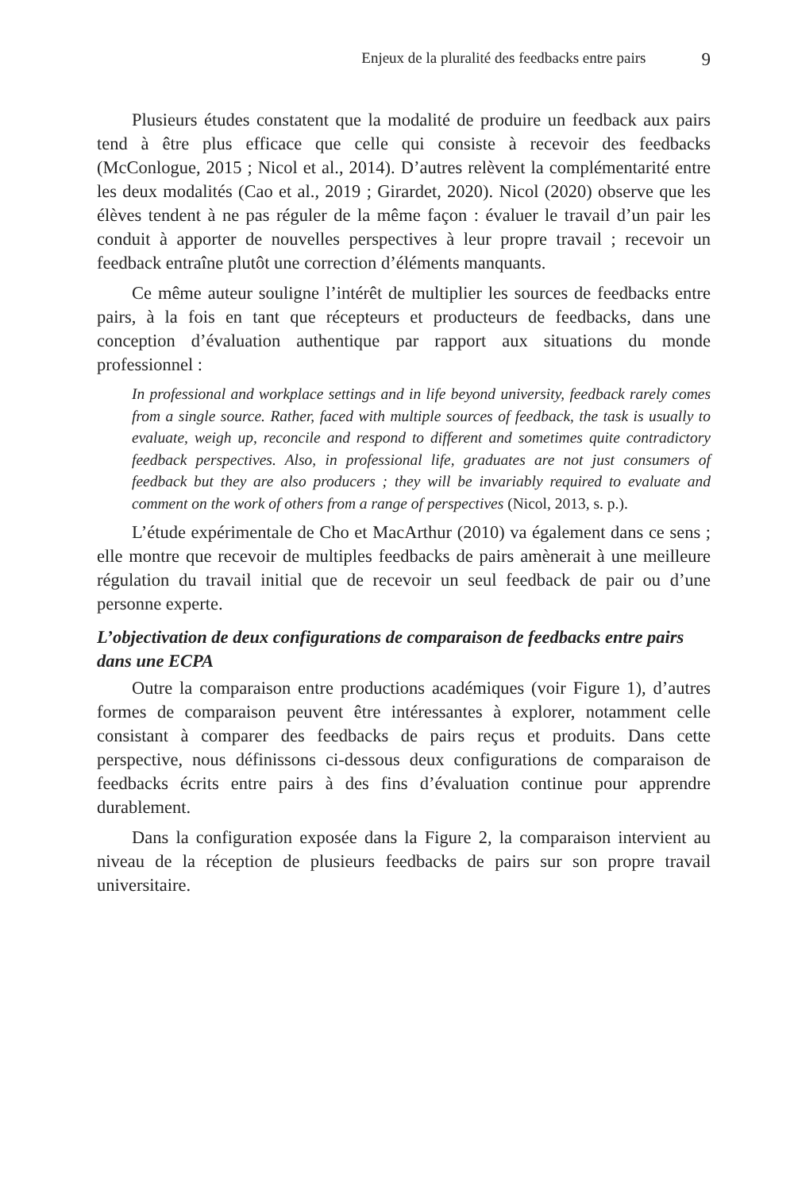Enjeux de la pluralité des feedbacks entre pairs 9
Plusieurs études constatent que la modalité de produire un feedback aux pairs tend à être plus efficace que celle qui consiste à recevoir des feedbacks (McConlogue, 2015 ; Nicol et al., 2014). D’autres relèvent la complémentarité entre les deux modalités (Cao et al., 2019 ; Girardet, 2020). Nicol (2020) observe que les élèves tendent à ne pas réguler de la même façon : évaluer le travail d’un pair les conduit à apporter de nouvelles perspectives à leur propre travail ; recevoir un feedback entraîne plutôt une correction d’éléments manquants.
Ce même auteur souligne l’intérêt de multiplier les sources de feedbacks entre pairs, à la fois en tant que récepteurs et producteurs de feedbacks, dans une conception d’évaluation authentique par rapport aux situations du monde professionnel :
In professional and workplace settings and in life beyond university, feedback rarely comes from a single source. Rather, faced with multiple sources of feedback, the task is usually to evaluate, weigh up, reconcile and respond to different and sometimes quite contradictory feedback perspectives. Also, in professional life, graduates are not just consumers of feedback but they are also producers ; they will be invariably required to evaluate and comment on the work of others from a range of perspectives (Nicol, 2013, s. p.).
L’étude expérimentale de Cho et MacArthur (2010) va également dans ce sens ; elle montre que recevoir de multiples feedbacks de pairs amènerait à une meilleure régulation du travail initial que de recevoir un seul feedback de pair ou d’une personne experte.
L’objectivation de deux configurations de comparaison de feedbacks entre pairs dans une ECPA
Outre la comparaison entre productions académiques (voir Figure 1), d’autres formes de comparaison peuvent être intéressantes à explorer, notamment celle consistant à comparer des feedbacks de pairs reçus et produits. Dans cette perspective, nous définissons ci-dessous deux configurations de comparaison de feedbacks écrits entre pairs à des fins d’évaluation continue pour apprendre durablement.
Dans la configuration exposée dans la Figure 2, la comparaison intervient au niveau de la réception de plusieurs feedbacks de pairs sur son propre travail universitaire.